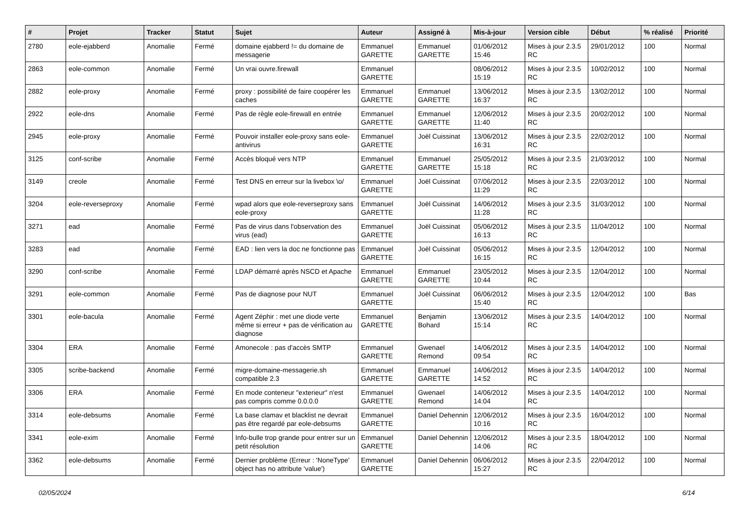| # | Projet | Tracker | Statut | Sujet | Auteur | Assigné à | Mis-à-jour | Version cible | Début | % réalisé | Priorité |
| --- | --- | --- | --- | --- | --- | --- | --- | --- | --- | --- | --- |
| 2780 | eole-ejabberd | Anomalie | Fermé | domaine ejabberd != du domaine de messagerie | Emmanuel GARETTE | Emmanuel GARETTE | 01/06/2012 15:46 | Mises à jour 2.3.5 RC | 29/01/2012 | 100 | Normal |
| 2863 | eole-common | Anomalie | Fermé | Un vrai ouvre.firewall | Emmanuel GARETTE | | 08/06/2012 15:19 | Mises à jour 2.3.5 RC | 10/02/2012 | 100 | Normal |
| 2882 | eole-proxy | Anomalie | Fermé | proxy : possibilité de faire coopérer les caches | Emmanuel GARETTE | Emmanuel GARETTE | 13/06/2012 16:37 | Mises à jour 2.3.5 RC | 13/02/2012 | 100 | Normal |
| 2922 | eole-dns | Anomalie | Fermé | Pas de règle eole-firewall en entrée | Emmanuel GARETTE | Emmanuel GARETTE | 12/06/2012 11:40 | Mises à jour 2.3.5 RC | 20/02/2012 | 100 | Normal |
| 2945 | eole-proxy | Anomalie | Fermé | Pouvoir installer eole-proxy sans eole-antivirus | Emmanuel GARETTE | Joël Cuissinat | 13/06/2012 16:31 | Mises à jour 2.3.5 RC | 22/02/2012 | 100 | Normal |
| 3125 | conf-scribe | Anomalie | Fermé | Accès bloqué vers NTP | Emmanuel GARETTE | Emmanuel GARETTE | 25/05/2012 15:18 | Mises à jour 2.3.5 RC | 21/03/2012 | 100 | Normal |
| 3149 | creole | Anomalie | Fermé | Test DNS en erreur sur la livebox \o/ | Emmanuel GARETTE | Joël Cuissinat | 07/06/2012 11:29 | Mises à jour 2.3.5 RC | 22/03/2012 | 100 | Normal |
| 3204 | eole-reverseproxy | Anomalie | Fermé | wpad alors que eole-reverseproxy sans eole-proxy | Emmanuel GARETTE | Joël Cuissinat | 14/06/2012 11:28 | Mises à jour 2.3.5 RC | 31/03/2012 | 100 | Normal |
| 3271 | ead | Anomalie | Fermé | Pas de virus dans l'observation des virus (ead) | Emmanuel GARETTE | Joël Cuissinat | 05/06/2012 16:13 | Mises à jour 2.3.5 RC | 11/04/2012 | 100 | Normal |
| 3283 | ead | Anomalie | Fermé | EAD : lien vers la doc ne fonctionne pas | Emmanuel GARETTE | Joël Cuissinat | 05/06/2012 16:15 | Mises à jour 2.3.5 RC | 12/04/2012 | 100 | Normal |
| 3290 | conf-scribe | Anomalie | Fermé | LDAP démarré après NSCD et Apache | Emmanuel GARETTE | Emmanuel GARETTE | 23/05/2012 10:44 | Mises à jour 2.3.5 RC | 12/04/2012 | 100 | Normal |
| 3291 | eole-common | Anomalie | Fermé | Pas de diagnose pour NUT | Emmanuel GARETTE | Joël Cuissinat | 06/06/2012 15:40 | Mises à jour 2.3.5 RC | 12/04/2012 | 100 | Bas |
| 3301 | eole-bacula | Anomalie | Fermé | Agent Zéphir : met une diode verte même si erreur + pas de vérification au diagnose | Emmanuel GARETTE | Benjamin Bohard | 13/06/2012 15:14 | Mises à jour 2.3.5 RC | 14/04/2012 | 100 | Normal |
| 3304 | ERA | Anomalie | Fermé | Amonecole : pas d'accès SMTP | Emmanuel GARETTE | Gwenael Remond | 14/06/2012 09:54 | Mises à jour 2.3.5 RC | 14/04/2012 | 100 | Normal |
| 3305 | scribe-backend | Anomalie | Fermé | migre-domaine-messagerie.sh compatible 2.3 | Emmanuel GARETTE | Emmanuel GARETTE | 14/06/2012 14:52 | Mises à jour 2.3.5 RC | 14/04/2012 | 100 | Normal |
| 3306 | ERA | Anomalie | Fermé | En mode conteneur "exterieur" n'est pas compris comme 0.0.0.0 | Emmanuel GARETTE | Gwenael Remond | 14/06/2012 14:04 | Mises à jour 2.3.5 RC | 14/04/2012 | 100 | Normal |
| 3314 | eole-debsums | Anomalie | Fermé | La base clamav et blacklist ne devrait pas être regardé par eole-debsums | Emmanuel GARETTE | Daniel Dehennin | 12/06/2012 10:16 | Mises à jour 2.3.5 RC | 16/04/2012 | 100 | Normal |
| 3341 | eole-exim | Anomalie | Fermé | Info-bulle trop grande pour entrer sur un petit résolution | Emmanuel GARETTE | Daniel Dehennin | 12/06/2012 14:06 | Mises à jour 2.3.5 RC | 18/04/2012 | 100 | Normal |
| 3362 | eole-debsums | Anomalie | Fermé | Dernier problème (Erreur : 'NoneType' object has no attribute 'value') | Emmanuel GARETTE | Daniel Dehennin | 06/06/2012 15:27 | Mises à jour 2.3.5 RC | 22/04/2012 | 100 | Normal |
02/05/2024 6/14